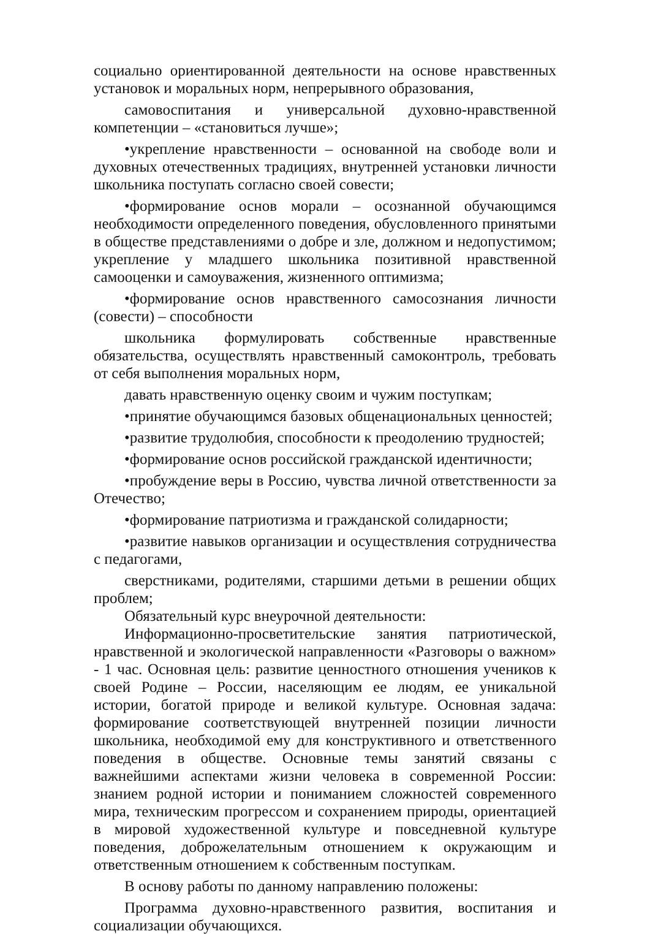социально ориентированной деятельности на основе нравственных установок и моральных норм, непрерывного образования,
самовоспитания и универсальной духовно-нравственной компетенции – «становиться лучше»;
•укрепление нравственности – основанной на свободе воли и духовных отечественных традициях, внутренней установки личности школьника поступать согласно своей совести;
•формирование основ морали – осознанной обучающимся необходимости определенного поведения, обусловленного принятыми в обществе представлениями о добре и зле, должном и недопустимом; укрепление у младшего школьника позитивной нравственной самооценки и самоуважения, жизненного оптимизма;
•формирование основ нравственного самосознания личности (совести) – способности
школьника формулировать собственные нравственные обязательства, осуществлять нравственный самоконтроль, требовать от себя выполнения моральных норм,
давать нравственную оценку своим и чужим поступкам;
•принятие обучающимся базовых общенациональных ценностей;
•развитие трудолюбия, способности к преодолению трудностей;
•формирование основ российской гражданской идентичности;
•пробуждение веры в Россию, чувства личной ответственности за Отечество;
•формирование патриотизма и гражданской солидарности;
•развитие навыков организации и осуществления сотрудничества с педагогами,
сверстниками, родителями, старшими детьми в решении общих проблем;
Обязательный курс внеурочной деятельности:
Информационно-просветительские занятия патриотической, нравственной и экологической направленности «Разговоры о важном» - 1 час. Основная цель: развитие ценностного отношения учеников к своей Родине – России, населяющим ее людям, ее уникальной истории, богатой природе и великой культуре. Основная задача: формирование соответствующей внутренней позиции личности школьника, необходимой ему для конструктивного и ответственного поведения в обществе. Основные темы занятий связаны с важнейшими аспектами жизни человека в современной России: знанием родной истории и пониманием сложностей современного мира, техническим прогрессом и сохранением природы, ориентацией в мировой художественной культуре и повседневной культуре поведения, доброжелательным отношением к окружающим и ответственным отношением к собственным поступкам.
В основу работы по данному направлению положены:
Программа духовно-нравственного развития, воспитания и социализации обучающихся.